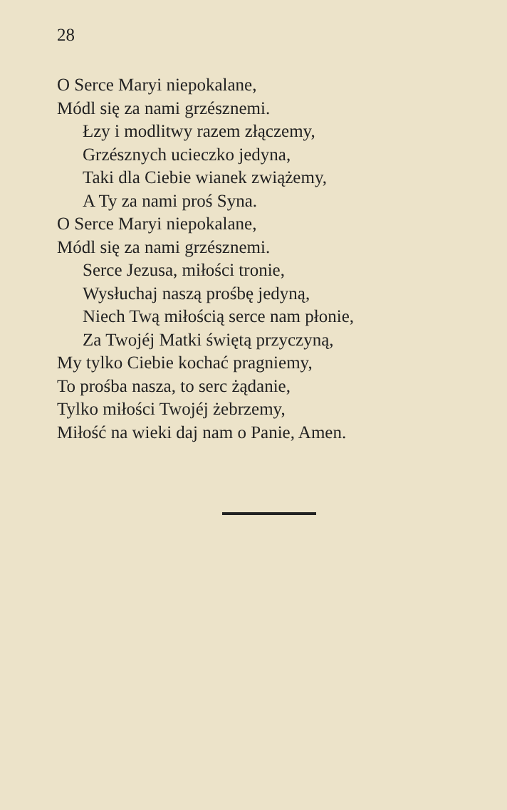28
O Serce Maryi niepokalane,
Módl się za nami grzésznemi.
Łzy i modlitwy razem złączemy,
Grzésznych ucieczko jedyna,
Taki dla Ciebie wianek zwiążemy,
A Ty za nami proś Syna.
O Serce Maryi niepokalane,
Módl się za nami grzésznemi.
Serce Jezusa, miłości tronie,
Wysłuchaj naszą prośbę jedyną,
Niech Twą miłością serce nam płonie,
Za Twojéj Matki świętą przyczyną,
My tylko Ciebie kochać pragniemy,
To prośba nasza, to serc żądanie,
Tylko miłości Twojéj żebrzemy,
Miłość na wieki daj nam o Panie, Amen.